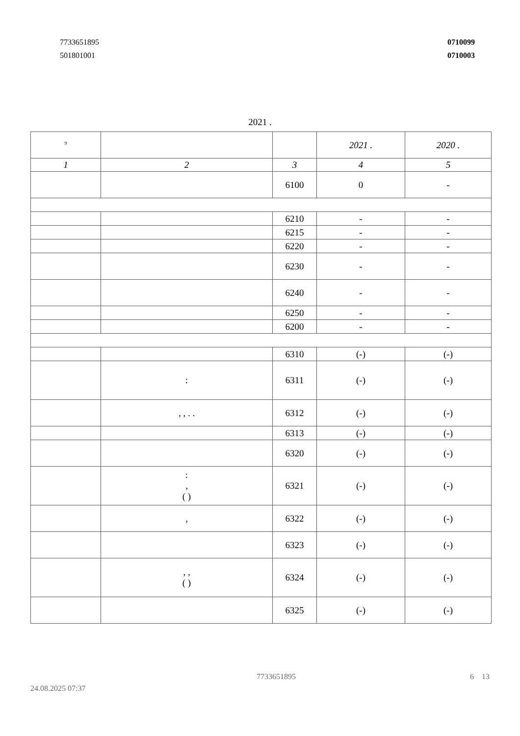0710099
0710003
7733651895
501801001
2021 .
| <sup>9</sup> | | | 2021 . | 2020 . |
| --- | --- | --- | --- | --- |
| 1 | 2 | 3 | 4 | 5 |
| | | 6100 | 0 | - |
| | | 6210 | - | - |
| | | 6215 | - | - |
| | | 6220 | - | - |
| | | 6230 | - | - |
| | | 6240 | - | - |
| | | 6250 | - | - |
| | | 6200 | - | - |
| | | 6310 | (-) | (-) |
| | : | 6311 | (-) | (-) |
| | , , . . | 6312 | (-) | (-) |
| | | 6313 | (-) | (-) |
| | | 6320 | (-) | (-) |
| | : , ( ) | 6321 | (-) | (-) |
| | , | 6322 | (-) | (-) |
| | | 6323 | (-) | (-) |
| | , , ( ) | 6324 | (-) | (-) |
| | | 6325 | (-) | (-) |
7733651895 6 13
24.08.2025 07:37